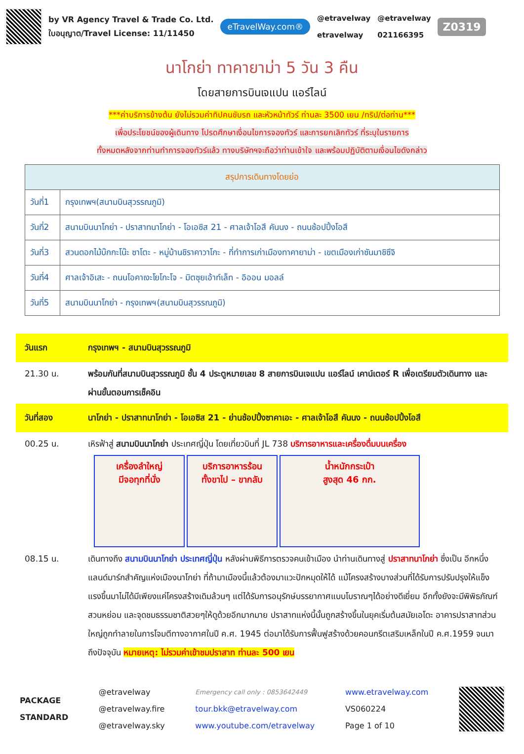by VR Agency Travel & Trade Co. Ltd.
ใบอนุญาต/Travel License: 11/11450
eTravelWay.com®
@etravelway
etravelway
@etravelway
021166395
Z0319
นาโกย่า ทาคายาม่า 5 วัน 3 คืน
โดยสายการบินเจแปน แอร์ไลน์
***ค่าบริการข้างต้น ยังไม่รวมค่าทิปคนขับรถ และหัวหน้าทัวร์ ท่านละ 3500 เยน /ทริป/ต่อท่าน***
เพื่อประโยชน์ของผู้เดินทาง โปรดศึกษาเงื่อนไขการจองทัวร์ และการยกเลิกทัวร์ ที่ระบุในรายการ
ทั้งหมดหลังจากท่านทำการจองทัวร์แล้ว ทางบริษัทฯจะถือว่าท่านเข้าใจ และพร้อมปฏิบัติตามเงื่อนไขดังกล่าว
| สรุปการเดินทางโดยย่อ | |
| --- | --- |
| วันที่1 | กรุงเทพฯ(สนามบินสุวรรณภูมิ) |
| วันที่2 | สนามบินนาโกย่า - ปราสาทนาโกย่า - โอเอซิส 21 - ศาลเจ้าโอสึ คันนง - ถนนช้อปปิ้งโอสึ |
| วันที่3 | สวนดอกไม้บ๊กกะโน๊ะ ซาโตะ - หมู่บ้านชิราคาวาโกะ - ที่ทำการเก่าเมืองทาคายาม่า - เขตเมืองเก่าซันมาชิซึจิ |
| วันที่4 | ศาลเจ้าอิเสะ - ถนนโอคาเงะโยโกะโจ - มิตซุยเอ้าท์เล็ท - อิออน มอลล์ |
| วันที่5 | สนามบินนาโกย่า - กรุงเทพฯ(สนามบินสุวรรณภูมิ) |
วันแรก กรุงเทพฯ - สนามบินสุวรรณภูมิ
21.30 น. พร้อมกันที่สนามบินสุวรรณภูมิ ชั้น 4 ประตูหมายเลข 8 สายการบินเจแปน แอร์ไลน์ เคาน์เตอร์ R เพื่อเตรียมตัวเดินทาง และผ่านขั้นตอนการเช็คอิน
วันที่สอง นาโกย่า - ปราสาทนาโกย่า - โอเอซิส 21 - ย่านช้อปปิ้งซาคาเอะ - ศาลเจ้าโอสึ คันนง - ถนนช้อปปิ้งโอสึ
00.25 น. เหิรฟ้าสู่ สนามบินนาโกย่า ประเทศญี่ปุ่น โดยเที่ยวบินที่ JL 738 บริการอาหารและเครื่องดื่มบนเครื่อง
เครื่องลำใหญ่
มีจอทุกที่นั่ง
บริการอาหารร้อน
ทั้งขาไป – ขากลับ
น้ำหนักกระเป๋า
สูงสุด 46 กก.
08.15 น. เดินทางถึง สนามบินนาโกย่า ประเทศญี่ปุ่น หลังผ่านพิธีการตรวจคนเข้าเมือง นำท่านเดินทางสู่ ปราสาทนาโกย่า ซึ่งเป็น อีกหนึ่งแลนด์มาร์กสำคัญแห่งเมืองนาโกย่า ที่ถ้ามาเมืองนี้แล้วต้องมาแวะปักหมุดให้ได้ แม้โครงสร้างบางส่วนที่ได้รับการปรับปรุงให้แข็งแรงขึ้นมาไม่ได้มีเพียงแค่โครงสร้างเดิมล้วนๆ แต่ได้รับการอนุรักษ์บรรยากาศแบบโบราณๆได้อย่างดีเยี่ยม อีกทั้งยังจะมีพิพิธภัณฑ์ สวนหย่อม และจุดชมธรรมชาติสวยๆให้ดูด้วยอีกมากมาย ปราสาทแห่งนี้นั้นถูกสร้างขึ้นในยุคเริ่มต้นสมัยเอโดะ อาคารปราสาทส่วนใหญ่ถูกทำลายในการโจมตีทางอากาศในปี ค.ศ. 1945 ต่อมาได้รับการฟื้นฟูสร้างด้วยคอนกรีตเสริมเหล็กในปี ค.ศ.1959 จนมาถึงปัจจุบัน หมายเหตุ: ไม่รวมค่าเข้าชมปราสาท ท่านละ 500 เยน
PACKAGE
STANDARD
@etravelway
@etravelway.fire
@etravelway.sky
Emergency call only : 0853642449
tour.bkk@etravelway.com
www.youtube.com/etravelway
www.etravelway.com
VS060224
Page 1 of 10